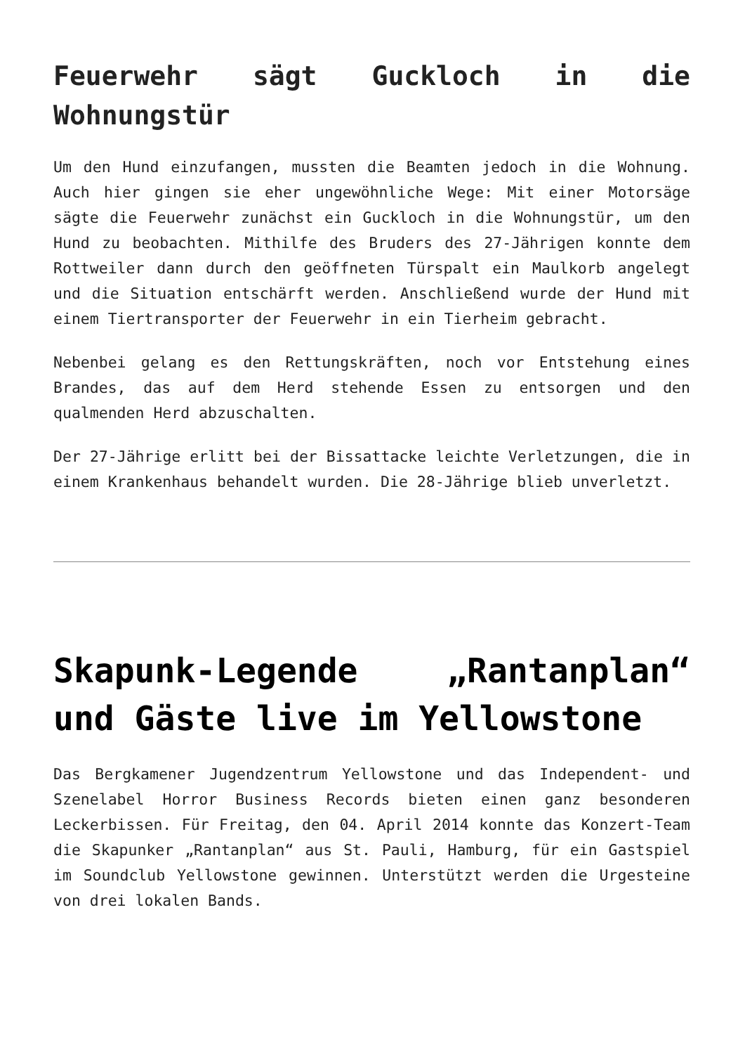Feuerwehr sägt Guckloch in die Wohnungstür
Um den Hund einzufangen, mussten die Beamten jedoch in die Wohnung. Auch hier gingen sie eher ungewöhnliche Wege: Mit einer Motorsäge sägte die Feuerwehr zunächst ein Guckloch in die Wohnungstür, um den Hund zu beobachten. Mithilfe des Bruders des 27-Jährigen konnte dem Rottweiler dann durch den geöffneten Türspalt ein Maulkorb angelegt und die Situation entschärft werden. Anschließend wurde der Hund mit einem Tiertransporter der Feuerwehr in ein Tierheim gebracht.
Nebenbei gelang es den Rettungskräften, noch vor Entstehung eines Brandes, das auf dem Herd stehende Essen zu entsorgen und den qualmenden Herd abzuschalten.
Der 27-Jährige erlitt bei der Bissattacke leichte Verletzungen, die in einem Krankenhaus behandelt wurden. Die 28-Jährige blieb unverletzt.
Skapunk-Legende „Rantanplan“ und Gäste live im Yellowstone
Das Bergkamener Jugendzentrum Yellowstone und das Independent- und Szenelabel Horror Business Records bieten einen ganz besonderen Leckerbissen. Für Freitag, den 04. April 2014 konnte das Konzert-Team die Skapunker „Rantanplan“ aus St. Pauli, Hamburg, für ein Gastspiel im Soundclub Yellowstone gewinnen. Unterstützt werden die Urgesteine von drei lokalen Bands.